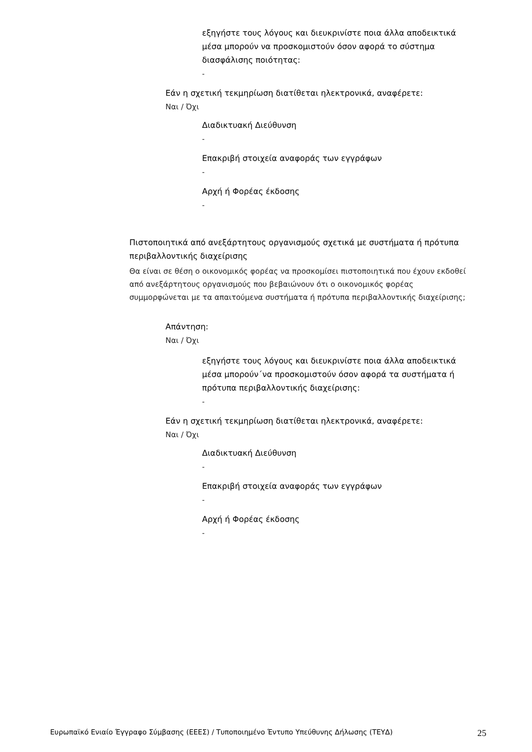εξηγήστε τους λόγους και διευκρινίστε ποια άλλα αποδεικτικά μέσα μπορούν να προσκομιστούν όσον αφορά το σύστημα διασφάλισης ποιότητας:
-
Εάν η σχετική τεκμηρίωση διατίθεται ηλεκτρονικά, αναφέρετε:
Ναι / Όχι
Διαδικτυακή Διεύθυνση
-
Επακριβή στοιχεία αναφοράς των εγγράφων
-
Αρχή ή Φορέας έκδοσης
-
Πιστοποιητικά από ανεξάρτητους οργανισμούς σχετικά με συστήματα ή πρότυπα περιβαλλοντικής διαχείρισης
Θα είναι σε θέση ο οικονομικός φορέας να προσκομίσει πιστοποιητικά που έχουν εκδοθεί από ανεξάρτητους οργανισμούς που βεβαιώνουν ότι ο οικονομικός φορέας συμμορφώνεται με τα απαιτούμενα συστήματα ή πρότυπα περιβαλλοντικής διαχείρισης;
Απάντηση:
Ναι / Όχι
εξηγήστε τους λόγους και διευκρινίστε ποια άλλα αποδεικτικά μέσα μπορούν΄να προσκομιστούν όσον αφορά τα συστήματα ή πρότυπα περιβαλλοντικής διαχείρισης:
-
Εάν η σχετική τεκμηρίωση διατίθεται ηλεκτρονικά, αναφέρετε:
Ναι / Όχι
Διαδικτυακή Διεύθυνση
-
Επακριβή στοιχεία αναφοράς των εγγράφων
-
Αρχή ή Φορέας έκδοσης
-
Ευρωπαϊκό Ενιαίο Έγγραφο Σύμβασης (ΕΕΕΣ) / Τυποποιημένο Έντυπο Υπεύθυνης Δήλωσης (ΤΕΥΔ) 25